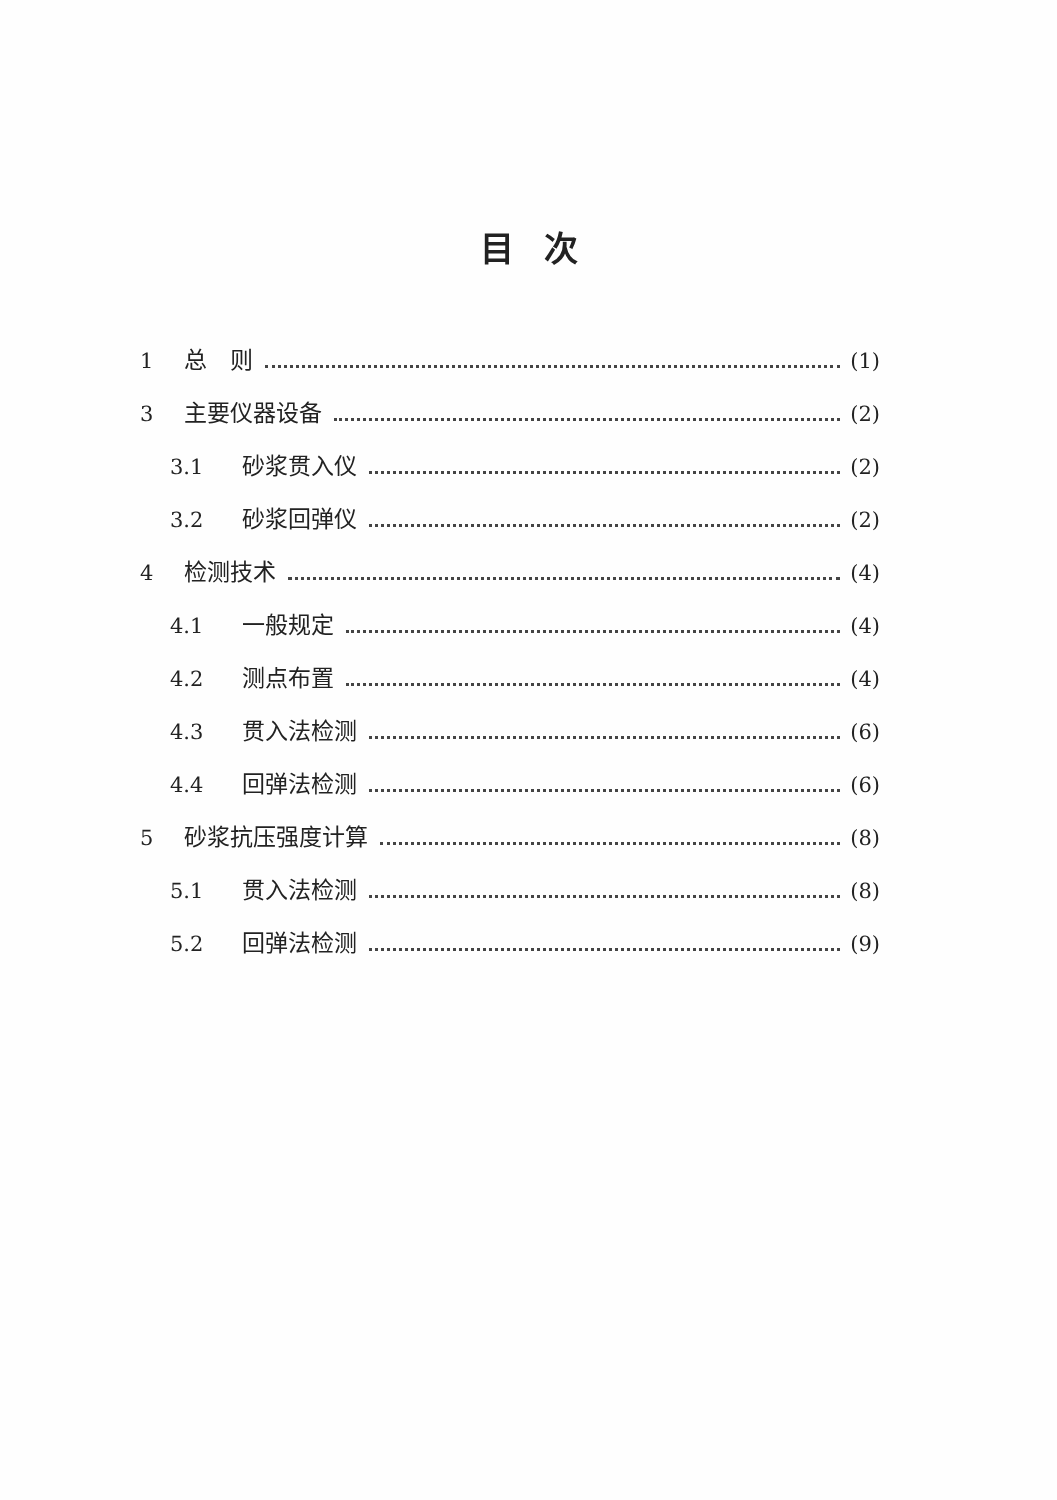目次
1 总　则 (1)
3 主要仪器设备 (2)
3.1 砂浆贯入仪 (2)
3.2 砂浆回弹仪 (2)
4 检测技术 (4)
4.1 一般规定 (4)
4.2 测点布置 (4)
4.3 贯入法检测 (6)
4.4 回弹法检测 (6)
5 砂浆抗压强度计算 (8)
5.1 贯入法检测 (8)
5.2 回弹法检测 (9)